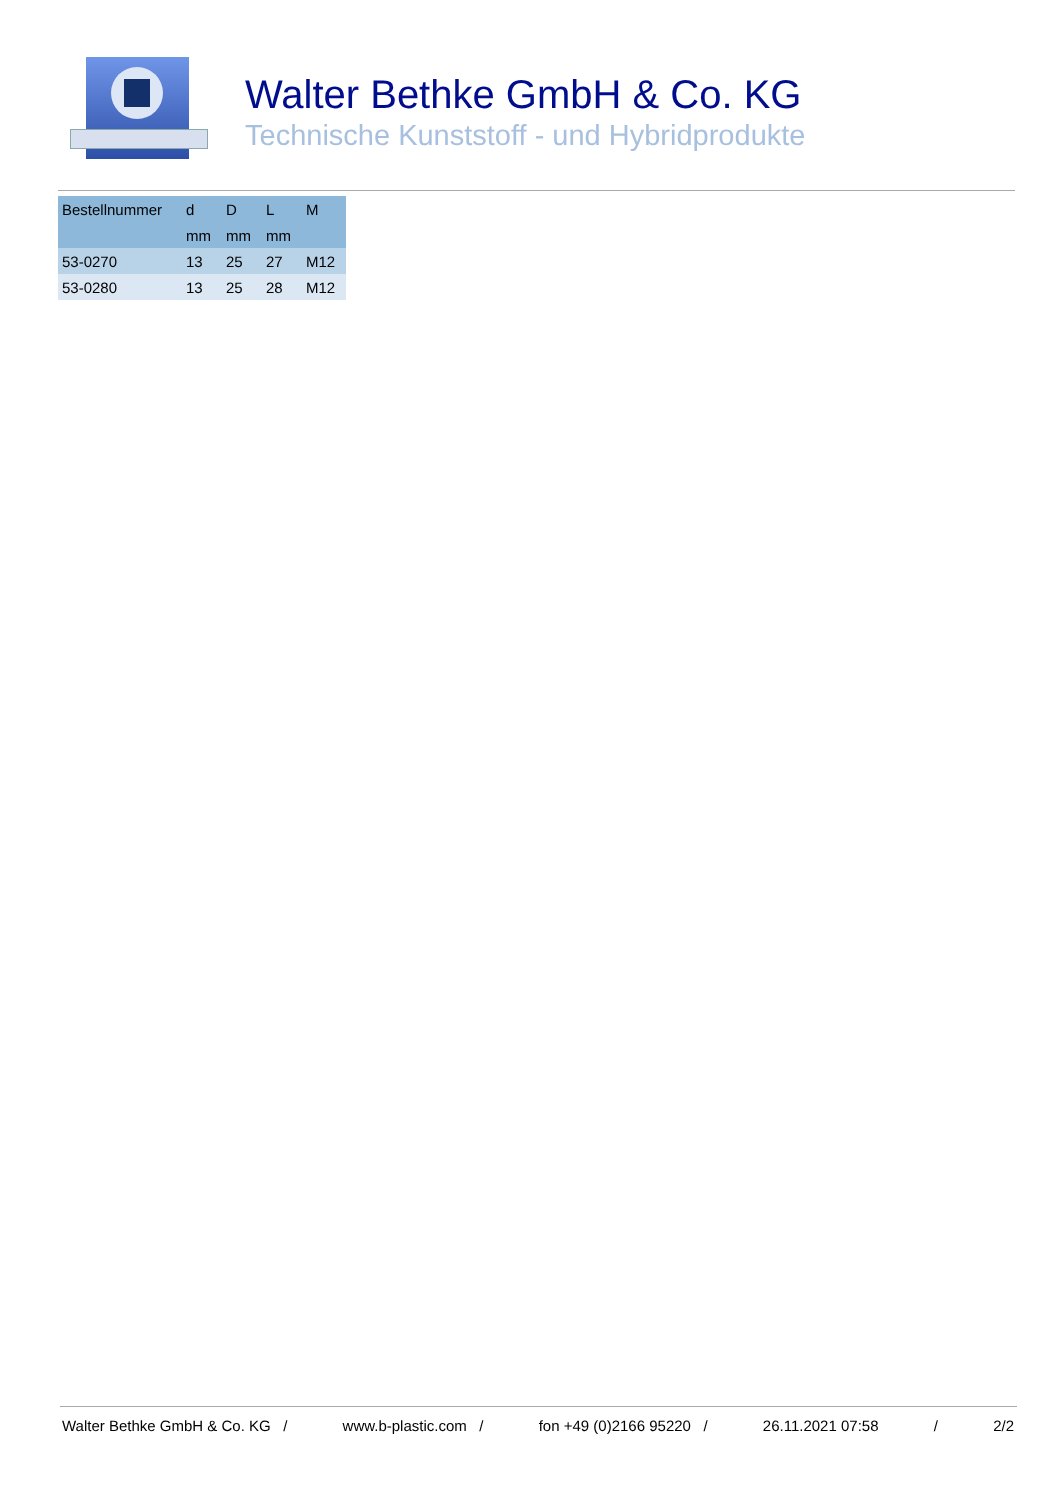Walter Bethke GmbH & Co. KG
Technische Kunststoff - und Hybridprodukte
| Bestellnummer | d | D | L | M |
| --- | --- | --- | --- | --- |
| | mm | mm | mm | |
| 53-0270 | 13 | 25 | 27 | M12 |
| 53-0280 | 13 | 25 | 28 | M12 |
Walter Bethke GmbH & Co. KG / www.b-plastic.com / fon +49 (0)2166 95220 / 26.11.2021 07:58 / 2/2